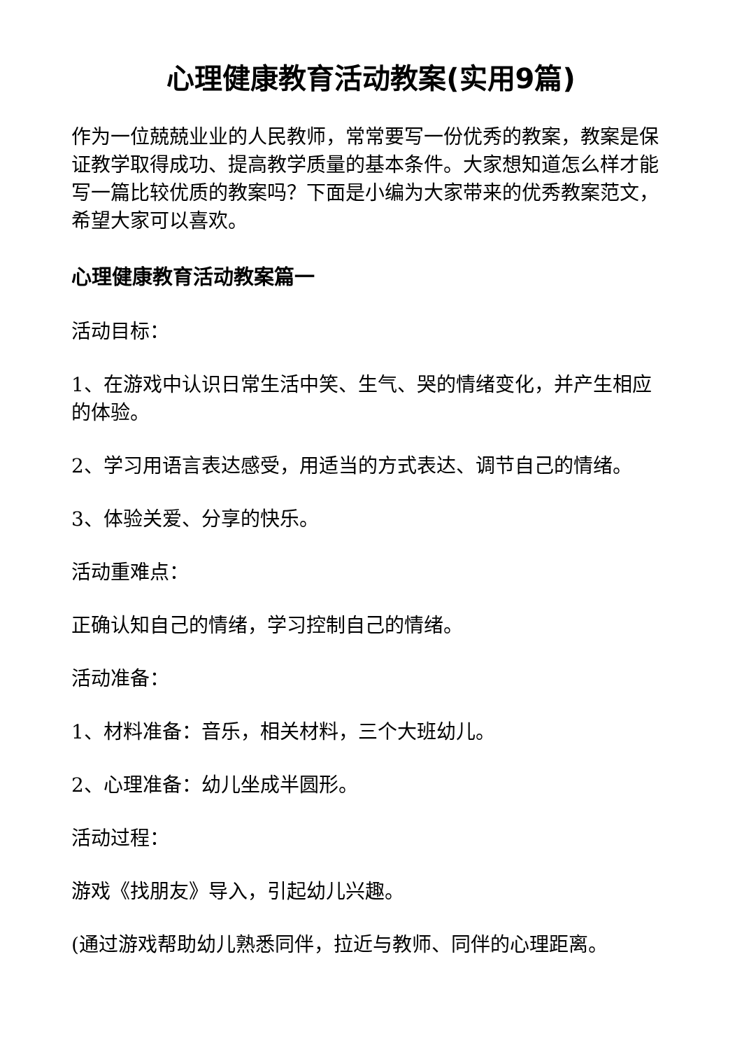心理健康教育活动教案(实用9篇)
作为一位兢兢业业的人民教师，常常要写一份优秀的教案，教案是保证教学取得成功、提高教学质量的基本条件。大家想知道怎么样才能写一篇比较优质的教案吗？下面是小编为大家带来的优秀教案范文，希望大家可以喜欢。
心理健康教育活动教案篇一
活动目标：
1、在游戏中认识日常生活中笑、生气、哭的情绪变化，并产生相应的体验。
2、学习用语言表达感受，用适当的方式表达、调节自己的情绪。
3、体验关爱、分享的快乐。
活动重难点：
正确认知自己的情绪，学习控制自己的情绪。
活动准备：
1、材料准备：音乐，相关材料，三个大班幼儿。
2、心理准备：幼儿坐成半圆形。
活动过程：
游戏《找朋友》导入，引起幼儿兴趣。
(通过游戏帮助幼儿熟悉同伴，拉近与教师、同伴的心理距离。